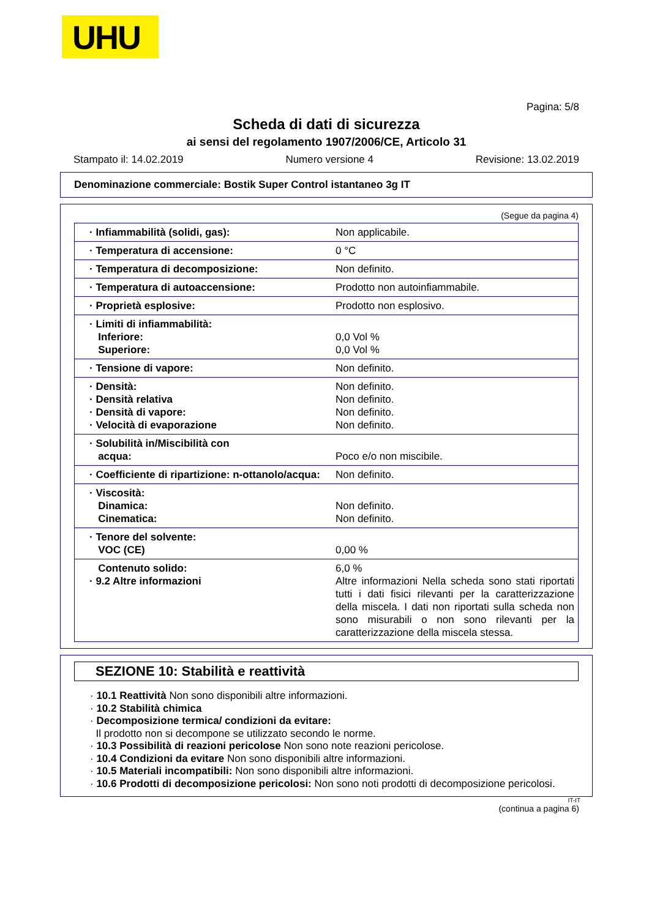UHU
Pagina: 5/8
Scheda di dati di sicurezza
ai sensi del regolamento 1907/2006/CE, Articolo 31
Stampato il: 14.02.2019 Numero versione 4 Revisione: 13.02.2019
Denominazione commerciale: Bostik Super Control istantaneo 3g IT
(Segue da pagina 4)
| · Infiammabilità (solidi, gas): | Non applicabile. |
| · Temperatura di accensione: | 0 °C |
| · Temperatura di decomposizione: | Non definito. |
| · Temperatura di autoaccensione: | Prodotto non autoinfiammabile. |
| · Proprietà esplosive: | Prodotto non esplosivo. |
| · Limiti di infiammabilità: Inferiore: Superiore: | 0,0 Vol % 0,0 Vol % |
| · Tensione di vapore: | Non definito. |
| · Densità: · Densità relativa · Densità di vapore: · Velocità di evaporazione | Non definito. Non definito. Non definito. Non definito. |
| · Solubilità in/Miscibilità con acqua: | Poco e/o non miscibile. |
| · Coefficiente di ripartizione: n-ottanolo/acqua: | Non definito. |
| · Viscosità: Dinamica: Cinematica: | Non definito. Non definito. |
| · Tenore del solvente: VOC (CE) | 0,00 % |
| Contenuto solido: · 9.2 Altre informazioni | 6,0 % Altre informazioni Nella scheda sono stati riportati tutti i dati fisici rilevanti per la caratterizzazione della miscela. I dati non riportati sulla scheda non sono misurabili o non sono rilevanti per la caratterizzazione della miscela stessa. |
SEZIONE 10: Stabilità e reattività
· 10.1 Reattività Non sono disponibili altre informazioni.
· 10.2 Stabilità chimica
· Decomposizione termica/ condizioni da evitare:
Il prodotto non si decompone se utilizzato secondo le norme.
· 10.3 Possibilità di reazioni pericolose Non sono note reazioni pericolose.
· 10.4 Condizioni da evitare Non sono disponibili altre informazioni.
· 10.5 Materiali incompatibili: Non sono disponibili altre informazioni.
· 10.6 Prodotti di decomposizione pericolosi: Non sono noti prodotti di decomposizione pericolosi.
IT-IT
(continua a pagina 6)